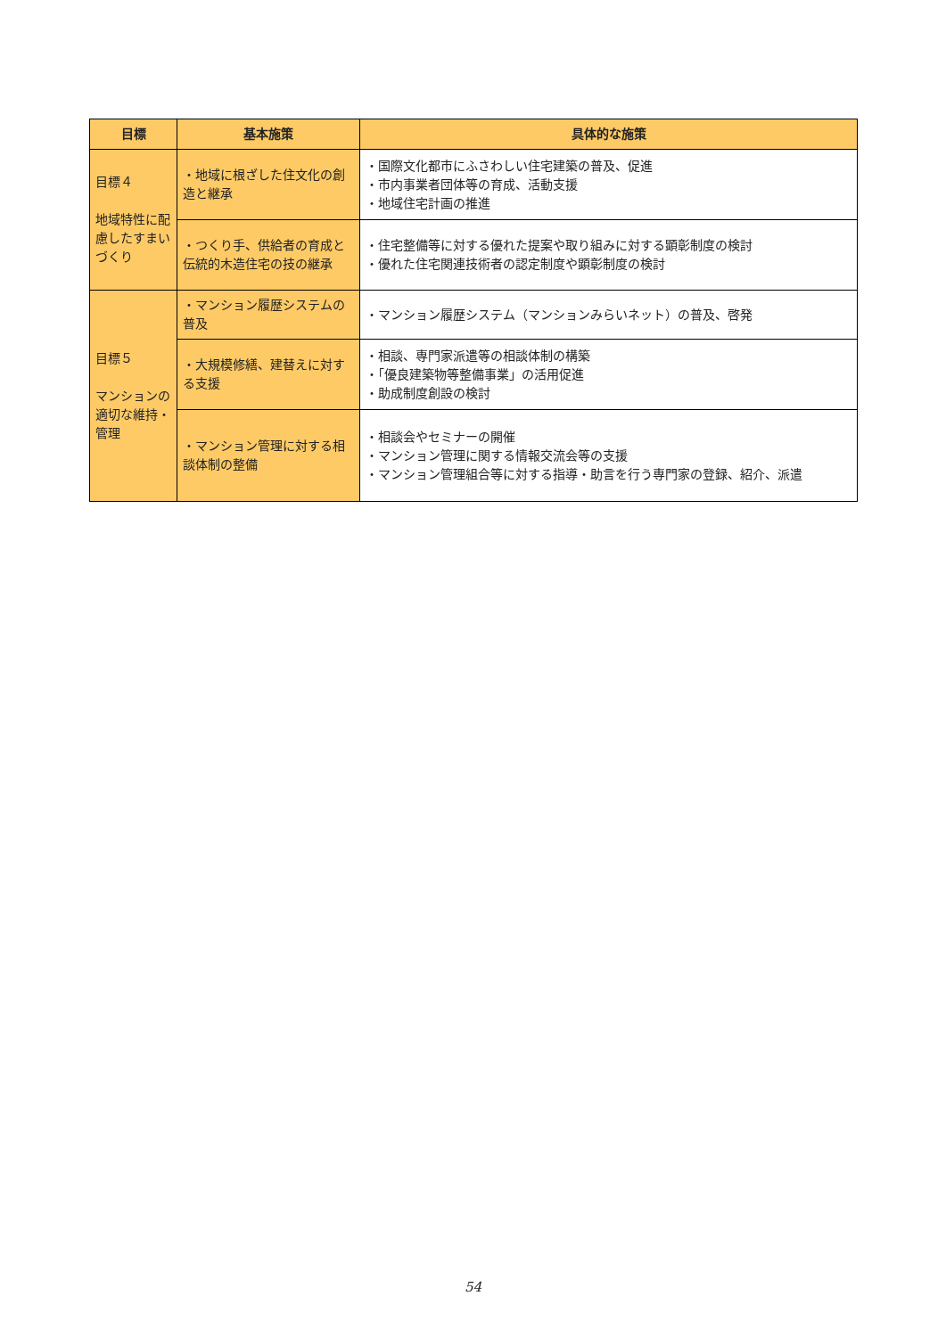| 目標 | 基本施策 | 具体的な施策 |
| --- | --- | --- |
| 目標４ 地域特性に配慮したすまいづくり | ・地域に根ざした住文化の創造と継承 | ・国際文化都市にふさわしい住宅建築の普及、促進 ・市内事業者団体等の育成、活動支援 ・地域住宅計画の推進 |
| | ・つくり手、供給者の育成と伝統的木造住宅の技の継承 | ・住宅整備等に対する優れた提案や取り組みに対する顕彰制度の検討 ・優れた住宅関連技術者の認定制度や顕彰制度の検討 |
| 目標５ マンションの適切な維持・管理 | ・マンション履歴システムの普及 | ・マンション履歴システム（マンションみらいネット）の普及、啓発 |
| | ・大規模修繕、建替えに対する支援 | ・相談、専門家派遣等の相談体制の構築 ・「優良建築物等整備事業」の活用促進 ・助成制度創設の検討 |
| | ・マンション管理に対する相談体制の整備 | ・相談会やセミナーの開催 ・マンション管理に関する情報交流会等の支援 ・マンション管理組合等に対する指導・助言を行う専門家の登録、紹介、派遣 |
54